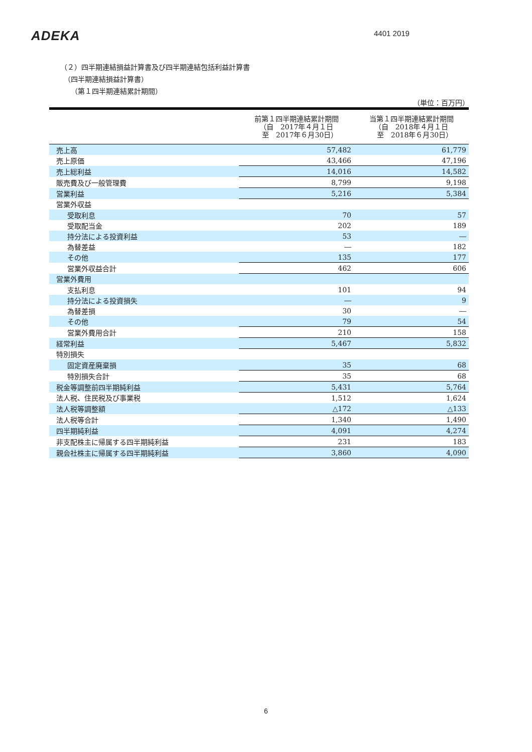ADEKA 4401 2019
（２）四半期連結損益計算書及び四半期連結包括利益計算書
　（四半期連結損益計算書）
　　（第１四半期連結累計期間）
（単位：百万円）
| | 前第１四半期連結累計期間 （自 2017年４月１日 至 2017年６月30日） | 当第１四半期連結累計期間 （自 2018年４月１日 至 2018年６月30日） |
| --- | --- | --- |
| 売上高 | 57,482 | 61,779 |
| 売上原価 | 43,466 | 47,196 |
| 売上総利益 | 14,016 | 14,582 |
| 販売費及び一般管理費 | 8,799 | 9,198 |
| 営業利益 | 5,216 | 5,384 |
| 営業外収益 | | |
| 受取利息 | 70 | 57 |
| 受取配当金 | 202 | 189 |
| 持分法による投資利益 | 53 | ― |
| 為替差益 | ― | 182 |
| その他 | 135 | 177 |
| 営業外収益合計 | 462 | 606 |
| 営業外費用 | | |
| 支払利息 | 101 | 94 |
| 持分法による投資損失 | ― | 9 |
| 為替差損 | 30 | ― |
| その他 | 79 | 54 |
| 営業外費用合計 | 210 | 158 |
| 経常利益 | 5,467 | 5,832 |
| 特別損失 | | |
| 固定資産廃棄損 | 35 | 68 |
| 特別損失合計 | 35 | 68 |
| 税金等調整前四半期純利益 | 5,431 | 5,764 |
| 法人税、住民税及び事業税 | 1,512 | 1,624 |
| 法人税等調整額 | △172 | △133 |
| 法人税等合計 | 1,340 | 1,490 |
| 四半期純利益 | 4,091 | 4,274 |
| 非支配株主に帰属する四半期純利益 | 231 | 183 |
| 親会社株主に帰属する四半期純利益 | 3,860 | 4,090 |
6